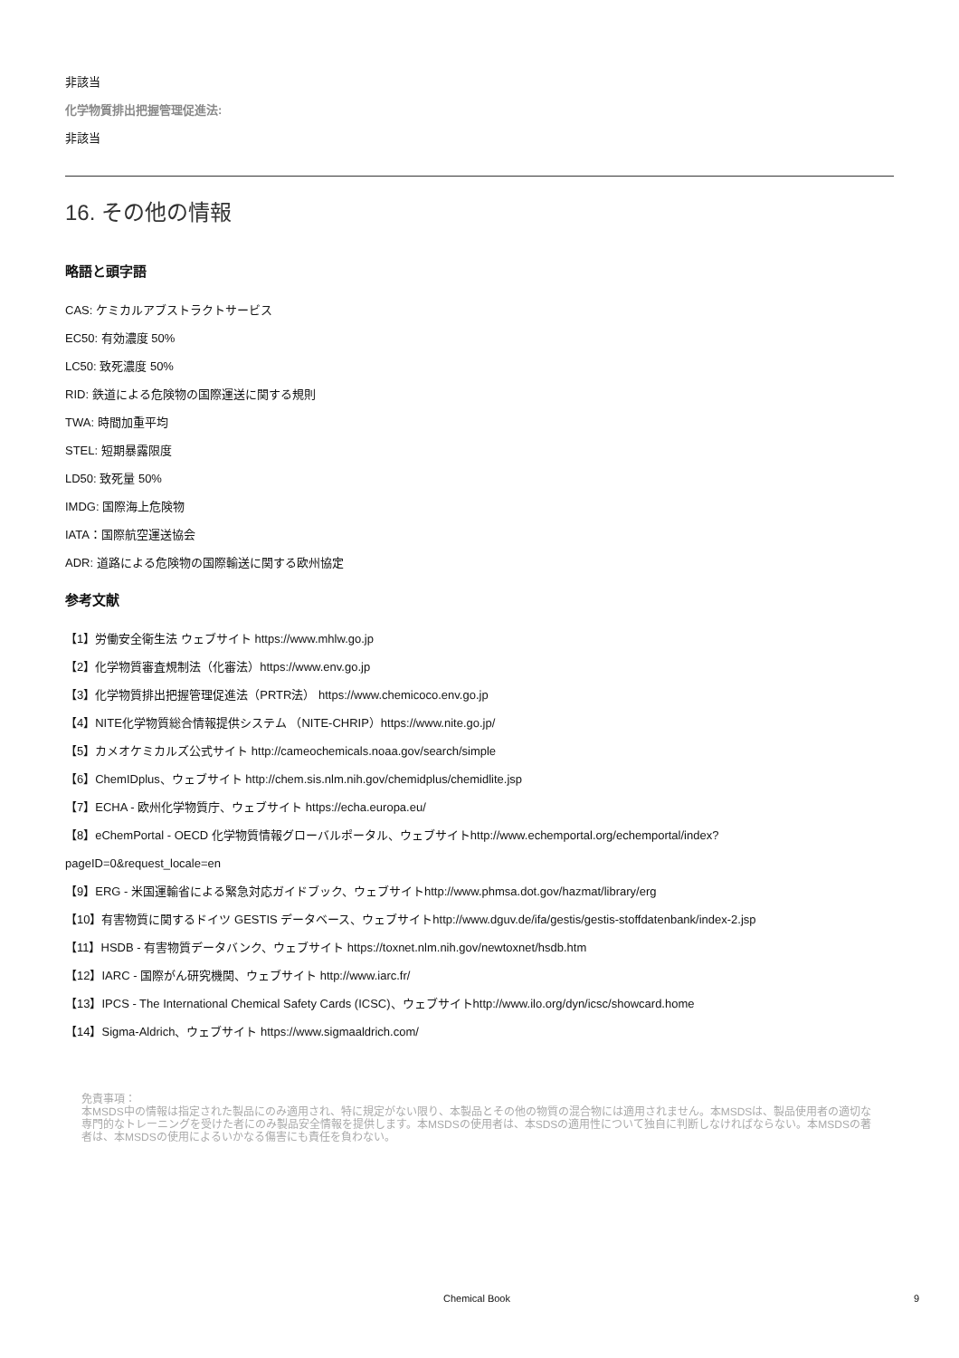非該当
化学物質排出把握管理促進法:
非該当
16. その他の情報
略語と頭字語
CAS: ケミカルアブストラクトサービス
EC50: 有効濃度 50%
LC50: 致死濃度 50%
RID: 鉄道による危険物の国際運送に関する規則
TWA: 時間加重平均
STEL: 短期暴露限度
LD50: 致死量 50%
IMDG: 国際海上危険物
IATA：国際航空運送協会
ADR: 道路による危険物の国際輸送に関する欧州協定
参考文献
【1】労働安全衛生法 ウェブサイト https://www.mhlw.go.jp
【2】化学物質審査規制法（化審法）https://www.env.go.jp
【3】化学物質排出把握管理促進法（PRTR法） https://www.chemicoco.env.go.jp
【4】NITE化学物質総合情報提供システム （NITE-CHRIP）https://www.nite.go.jp/
【5】カメオケミカルズ公式サイト http://cameochemicals.noaa.gov/search/simple
【6】ChemIDplus、ウェブサイト http://chem.sis.nlm.nih.gov/chemidplus/chemidlite.jsp
【7】ECHA - 欧州化学物質庁、ウェブサイト https://echa.europa.eu/
【8】eChemPortal - OECD 化学物質情報グローバルポータル、ウェブサイトhttp://www.echemportal.org/echemportal/index?
pageID=0&request_locale=en
【9】ERG - 米国運輸省による緊急対応ガイドブック、ウェブサイトhttp://www.phmsa.dot.gov/hazmat/library/erg
【10】有害物質に関するドイツ GESTIS データベース、ウェブサイトhttp://www.dguv.de/ifa/gestis/gestis-stoffdatenbank/index-2.jsp
【11】HSDB - 有害物質データバンク、ウェブサイト https://toxnet.nlm.nih.gov/newtoxnet/hsdb.htm
【12】IARC - 国際がん研究機関、ウェブサイト http://www.iarc.fr/
【13】IPCS - The International Chemical Safety Cards (ICSC)、ウェブサイトhttp://www.ilo.org/dyn/icsc/showcard.home
【14】Sigma-Aldrich、ウェブサイト https://www.sigmaaldrich.com/
免責事項：
本MSDS中の情報は指定された製品にのみ適用され、特に規定がない限り、本製品とその他の物質の混合物には適用されません。本MSDSは、製品使用者の適切な専門的なトレーニングを受けた者にのみ製品安全情報を提供します。本MSDSの使用者は、本SDSの適用性について独自に判断しなければならない。本MSDSの著者は、本MSDSの使用によるいかなる傷害にも責任を負わない。
Chemical Book 9